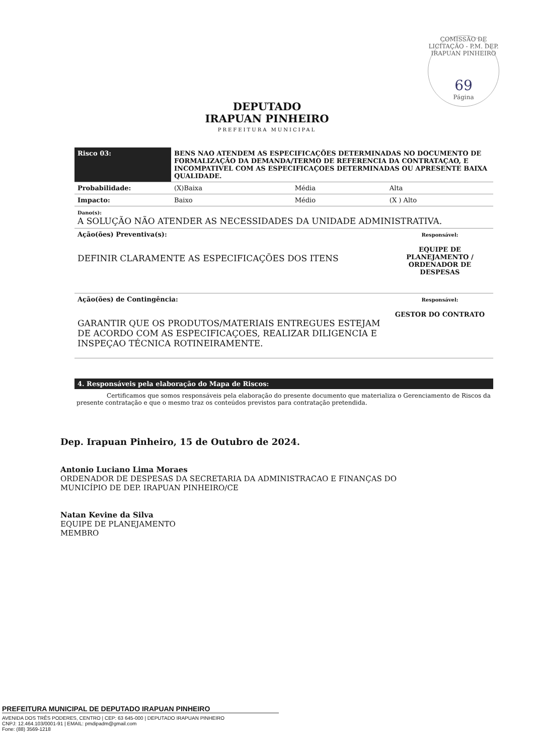COMISSÃO DE LICITAÇÃO - P.M. DEP. IRAPUAN PINHEIRO
69
Página
DEPUTADO
IRAPUAN PINHEIRO
PREFEITURA MUNICIPAL
| Risco 03: | BENS NAO ATENDEM AS ESPECIFICAÇÕES DETERMINADAS NO DOCUMENTO DE FORMALIZAÇÃO DA DEMANDA/TERMO DE REFERENCIA DA CONTRATAÇAO, E INCOMPATIVEL COM AS ESPECIFICAÇOES DETERMINADAS OU APRESENTE BAIXA QUALIDADE. | | |
| Probabilidade: | (X)Baixa | Média | Alta |
| Impacto: | Baixo | Médio | (X ) Alto |
| Dano(s): A SOLUÇÃO NÃO ATENDER AS NECESSIDADES DA UNIDADE ADMINISTRATIVA. | | | |
| Ação(ões) Preventiva(s): DEFINIR CLARAMENTE AS ESPECIFICAÇÕES DOS ITENS | | | Responsável: EQUIPE DE PLANEJAMENTO / ORDENADOR DE DESPESAS |
| Ação(ões) de Contingência: GARANTIR QUE OS PRODUTOS/MATERIAIS ENTREGUES ESTEJAM DE ACORDO COM AS ESPECIFICAÇOES, REALIZAR DILIGENCIA E INSPEÇAO TÉCNICA ROTINEIRAMENTE. | | | Responsável: GESTOR DO CONTRATO |
4. Responsáveis pela elaboração do Mapa de Riscos:
Certificamos que somos responsáveis pela elaboração do presente documento que materializa o Gerenciamento de Riscos da presente contratação e que o mesmo traz os conteúdos previstos para contratação pretendida.
Dep. Irapuan Pinheiro, 15 de Outubro de 2024.
Antonio Luciano Lima Moraes
ORDENADOR DE DESPESAS DA SECRETARIA DA ADMINISTRACAO E FINANÇAS DO
MUNICÍPIO DE DEP. IRAPUAN PINHEIRO/CE
Natan Kevine da Silva
EQUIPE DE PLANEJAMENTO
MEMBRO
PREFEITURA MUNICIPAL DE DEPUTADO IRAPUAN PINHEIRO
AVENIDA DOS TRÊS PODERES, CENTRO | CEP: 63 645-000 | DEPUTADO IRAPUAN PINHEIRO
CNPJ: 12.464.103/0001-91 | EMAIL: pmdipadm@gmail.com
Fone: (88) 3569-1218